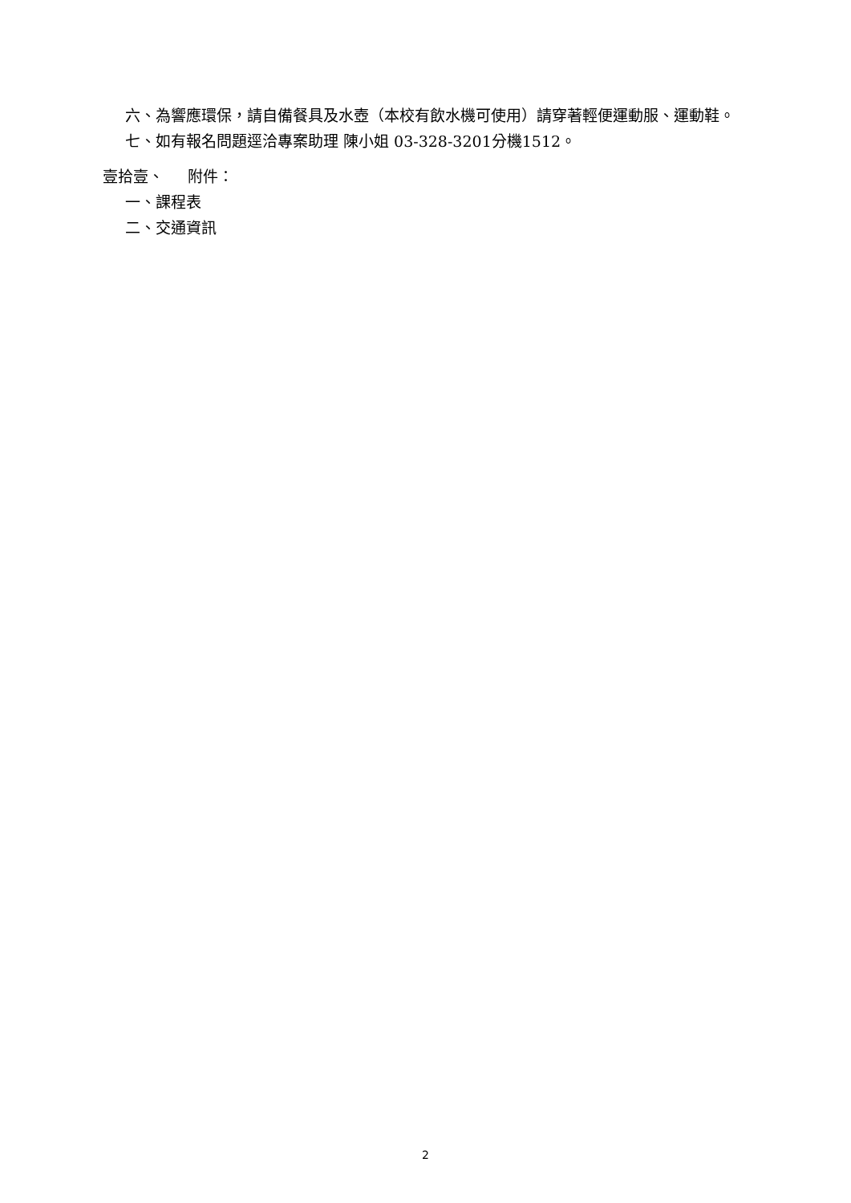六、為響應環保，請自備餐具及水壺（本校有飲水機可使用）請穿著輕便運動服、運動鞋。
七、如有報名問題逕洽專案助理 陳小姐 03-328-3201分機1512。
壹拾壹、 附件：
一、課程表
二、交通資訊
2